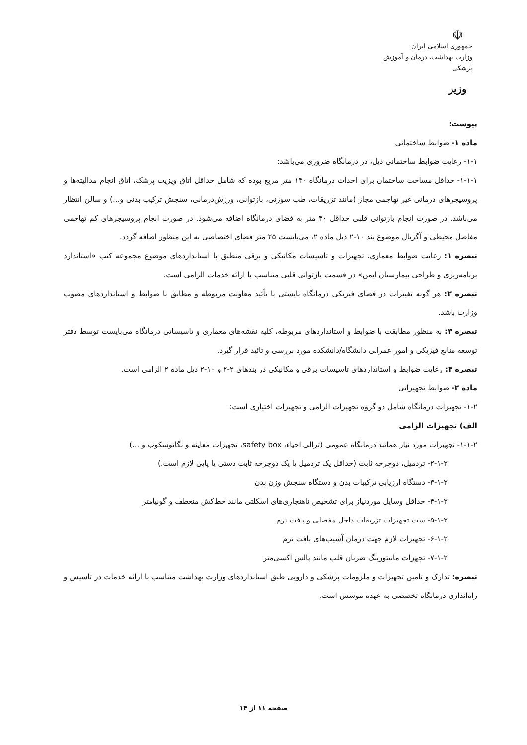☫
جمهوری اسلامی ایران
وزارت بهداشت، درمان و آموزش پزشکی
وزیر
پیوست:
ماده ۱- ضوابط ساختمانی
۱-۱- رعایت ضوابط ساختمانی ذیل، در درمانگاه ضروری می‌باشد:
۱-۱-۱- حداقل مساحت ساختمان برای احداث درمانگاه ۱۴۰ متر مربع بوده که شامل حداقل اتاق ویزیت پزشک، اتاق انجام مدالیته‌ها و پروسیجرهای درمانی غیر تهاجمی مجاز (مانند تزریقات، طب سوزنی، بازتوانی، ورزش‌درمانی، سنجش ترکیب بدنی و...) و سالن انتظار می‌باشد. در صورت انجام بازتوانی قلبی حداقل ۴۰ متر به فضای درمانگاه اضافه می‌شود. در صورت انجام پروسیجرهای کم تهاجمی مفاصل محیطی و آگزیال موضوع بند ۱۰-۲ ذیل ماده ۲، می‌بایست ۲۵ متر فضای اختصاصی به این منظور اضافه گردد.
تبصره ۱: رعایت ضوابط معماری، تجهیزات و تاسیسات مکانیکی و برقی منطبق با استانداردهای موضوع مجموعه کتب «استاندارد برنامه‌ریزی و طراحی بیمارستان ایمن» در قسمت بازتوانی قلبی متناسب با ارائه خدمات الزامی است.
تبصره ۲: هر گونه تغییرات در فضای فیزیکی درمانگاه بایستی با تأئید معاونت مربوطه و مطابق با ضوابط و استانداردهای مصوب وزارت باشد.
تبصره ۳: به منظور مطابقت با ضوابط و استانداردهای مربوطه، کلیه نقشه‌های معماری و تاسیساتی درمانگاه می‌بایست توسط دفتر توسعه منابع فیزیکی و امور عمرانی دانشگاه/دانشکده مورد بررسی و تائید قرار گیرد.
تبصره ۴: رعایت ضوابط و استانداردهای تاسیسات برقی و مکانیکی در بندهای ۲-۲ و ۱۰-۲ ذیل ماده ۲ الزامی است.
ماده ۲- ضوابط تجهیزاتی
۱-۲- تجهیزات درمانگاه شامل دو گروه تجهیزات الزامی و تجهیزات اختیاری است:
الف) تجهیزات الزامی
۱-۱-۲- تجهیزات مورد نیاز همانند درمانگاه عمومی (ترالی احیاء، safety box، تجهیزات معاینه و نگاتوسکوپ و ...)
۲-۱-۲- تردمیل، دوچرخه ثابت (حداقل یک تردمیل یا یک دوچرخه ثابت دستی یا پایی لازم است.)
۳-۱-۲- دستگاه ارزیابی ترکیبات بدن و دستگاه سنجش وزن بدن
۴-۱-۲- حداقل وسایل موردنیاز برای تشخیص ناهنجاری‌های اسکلتی مانند خط‌کش منعطف و گونیامتر
۵-۱-۲- ست تجهیزات تزریقات داخل مفصلی و بافت نرم
۶-۱-۲- تجهیزات لازم جهت درمان آسیب‌های بافت نرم
۷-۱-۲- تجهزات مانیتورینگ ضربان قلب مانند پالس اکسی‌متر
تبصره: تدارک و تامین تجهیزات و ملزومات پزشکی و دارویی طبق استانداردهای وزارت بهداشت متناسب با ارائه خدمات در تاسیس و راه‌اندازی درمانگاه تخصصی به عهده موسس است.
صفحه ۱۱ از ۱۴